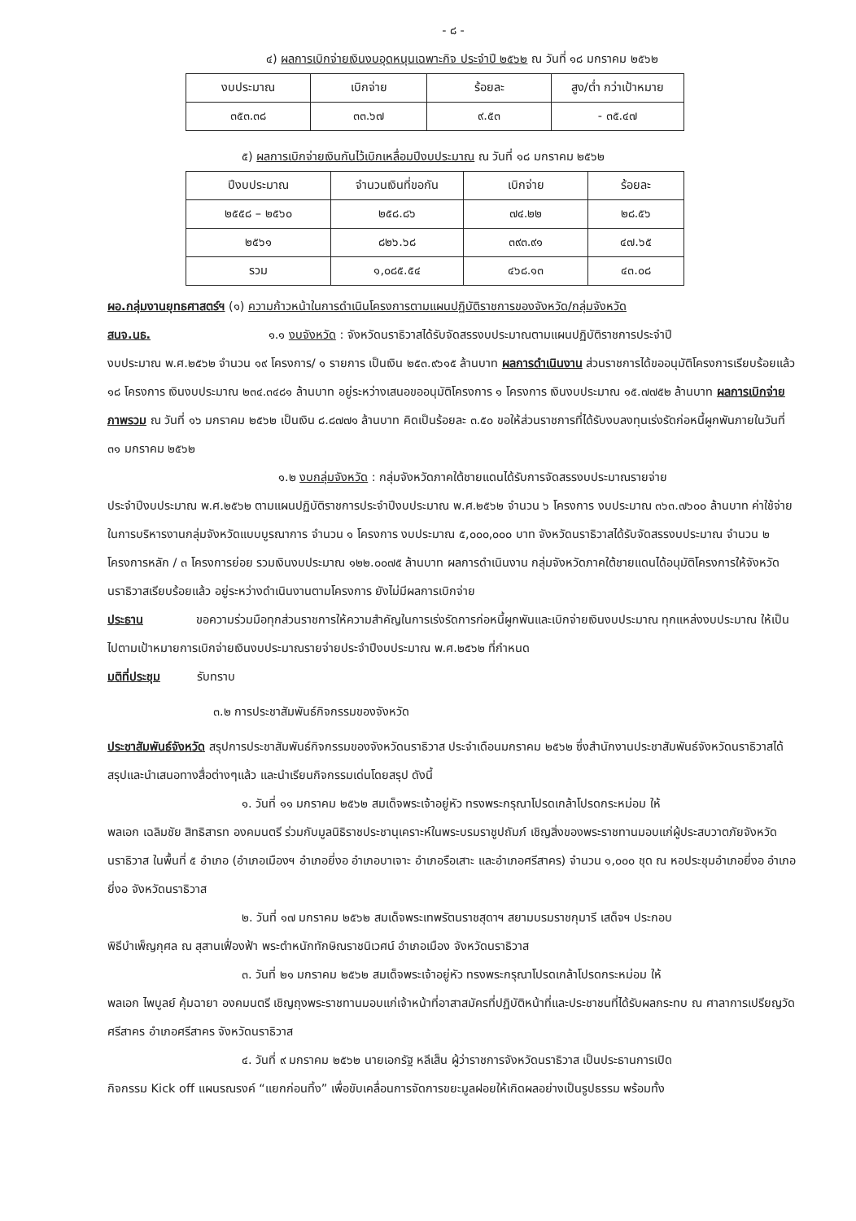- ๘ -
๔) ผลการเบิกจ่ายเงินงบอุดหนุนเฉพาะกิจ ประจำปี ๒๕๖๒ ณ วันที่ ๑๘ มกราคม ๒๕๖๒
| งบประมาณ | เบิกจ่าย | ร้อยละ | สูง/ต่ำ กว่าเป้าหมาย |
| ๓๕๓.๓๘ | ๓๓.๖๗ | ๙.๕๓ | - ๓๕.๔๗ |
๕) ผลการเบิกจ่ายเงินกันไว้เบิกเหลื่อมปีงบประมาณ ณ วันที่ ๑๘ มกราคม ๒๕๖๒
| ปีงบประมาณ | จำนวนเงินที่ขอกัน | เบิกจ่าย | ร้อยละ |
| ๒๕๕๘ – ๒๕๖๐ | ๒๕๘.๘๖ | ๗๔.๒๒ | ๒๘.๕๖ |
| ๒๕๖๑ | ๘๒๖.๖๘ | ๓๙๓.๙๑ | ๔๗.๖๕ |
| รวม | ๑,๐๘๕.๕๔ | ๔๖๘.๑๓ | ๔๓.๐๘ |
ผอ.กลุ่มงานยุทธศาสตร์ฯ (๑) ความก้าวหน้าในการดำเนินโครงการตามแผนปฏิบัติราชการของจังหวัด/กลุ่มจังหวัด
สนจ.นธ. ๑.๑ งบจังหวัด : จังหวัดนราธิวาสได้รับจัดสรรงบประมาณตามแผนปฏิบัติราชการประจำปี
งบประมาณ พ.ศ.๒๕๖๒ จำนวน ๑๙ โครงการ/ ๑ รายการ เป็นเงิน ๒๕๓.๙๖๑๕ ล้านบาท ผลการดำเนินงาน ส่วนราชการได้ขออนุมัติโครงการเรียบร้อยแล้ว ๑๘ โครงการ เงินงบประมาณ ๒๓๔.๓๔๘๑ ล้านบาท อยู่ระหว่างเสนอขออนุมัติโครงการ ๑ โครงการ เงินงบประมาณ ๑๕.๗๗๕๒ ล้านบาท ผลการเบิกจ่ายภาพรวม ณ วันที่ ๑๖ มกราคม ๒๕๖๒ เป็นเงิน ๘.๘๗๗๑ ล้านบาท คิดเป็นร้อยละ ๓.๕๐ ขอให้ส่วนราชการที่ได้รับงบลงทุนเร่งรัดก่อหนี้ผูกพันภายในวันที่ ๓๑ มกราคม ๒๕๖๒
๑.๒ งบกลุ่มจังหวัด : กลุ่มจังหวัดภาคใต้ชายแดนได้รับการจัดสรรงบประมาณรายจ่าย
ประจำปีงบประมาณ พ.ศ.๒๕๖๒ ตามแผนปฏิบัติราชการประจำปีงบประมาณ พ.ศ.๒๕๖๒ จำนวน ๖ โครงการ งบประมาณ ๓๖๓.๗๖๐๐ ล้านบาท ค่าใช้จ่ายในการบริหารงานกลุ่มจังหวัดแบบบูรณาการ จำนวน ๑ โครงการ งบประมาณ ๕,๐๐๐,๐๐๐ บาท จังหวัดนราธิวาสได้รับจัดสรรงบประมาณ จำนวน ๒ โครงการหลัก / ๓ โครงการย่อย รวมเงินงบประมาณ ๑๒๒.๐๐๗๕ ล้านบาท ผลการดำเนินงาน กลุ่มจังหวัดภาคใต้ชายแดนได้อนุมัติโครงการให้จังหวัดนราธิวาสเรียบร้อยแล้ว อยู่ระหว่างดำเนินงานตามโครงการ ยังไม่มีผลการเบิกจ่าย
ประธาน ขอความร่วมมือทุกส่วนราชการให้ความสำคัญในการเร่งรัดการก่อหนี้ผูกพันและเบิกจ่ายเงินงบประมาณ ทุกแหล่งงบประมาณ ให้เป็นไปตามเป้าหมายการเบิกจ่ายเงินงบประมาณรายจ่ายประจำปีงบประมาณ พ.ศ.๒๕๖๒ ที่กำหนด
มติที่ประชุม รับทราบ
๓.๒ การประชาสัมพันธ์กิจกรรมของจังหวัด
ประชาสัมพันธ์จังหวัด สรุปการประชาสัมพันธ์กิจกรรมของจังหวัดนราธิวาส ประจำเดือนมกราคม ๒๕๖๒ ซึ่งสำนักงานประชาสัมพันธ์จังหวัดนราธิวาสได้สรุปและนำเสนอทางสื่อต่างๆแล้ว และนำเรียนกิจกรรมเด่นโดยสรุป ดังนี้
๑. วันที่ ๑๑ มกราคม ๒๕๖๒ สมเด็จพระเจ้าอยู่หัว ทรงพระกรุณาโปรดเกล้าโปรดกระหม่อม ให้
พลเอก เฉลิมชัย สิทธิสารท องคมนตรี ร่วมกับมูลนิธิราชประชานุเคราะห์ในพระบรมราชูปถัมภ์ เชิญสิ่งของพระราชทานมอบแก่ผู้ประสบวาตภัยจังหวัดนราธิวาส ในพื้นที่ ๕ อำเภอ (อำเภอเมืองฯ อำเภอยี่งอ อำเภอบาเจาะ อำเภอรือเสาะ และอำเภอศรีสาคร) จำนวน ๑,๐๐๐ ชุด ณ หอประชุมอำเภอยี่งอ อำเภอยี่งอ จังหวัดนราธิวาส
๒. วันที่ ๑๗ มกราคม ๒๕๖๒ สมเด็จพระเทพรัตนราชสุดาฯ สยามบรมราชกุมารี เสด็จฯ ประกอบ
พิธีบำเพ็ญกุศล ณ สุสานเฟื่องฟ้า พระตำหนักทักษิณราชนิเวศน์ อำเภอเมือง จังหวัดนราธิวาส
๓. วันที่ ๒๑ มกราคม ๒๕๖๒ สมเด็จพระเจ้าอยู่หัว ทรงพระกรุณาโปรดเกล้าโปรดกระหม่อม ให้
พลเอก ไพบูลย์ คุ้มฉายา องคมนตรี เชิญถุงพระราชทานมอบแก่เจ้าหน้าที่อาสาสมัครที่ปฏิบัติหน้าที่และประชาชนที่ได้รับผลกระทบ ณ ศาลาการเปรียญวัดศรีสาคร อำเภอศรีสาคร จังหวัดนราธิวาส
๔. วันที่ ๙ มกราคม ๒๕๖๒ นายเอกรัฐ หลีเส็น ผู้ว่าราชการจังหวัดนราธิวาส เป็นประธานการเปิด
กิจกรรม Kick off แผนรณรงค์ “แยกก่อนทิ้ง” เพื่อขับเคลื่อนการจัดการขยะมูลฝอยให้เกิดผลอย่างเป็นรูปธรรม พร้อมทั้ง